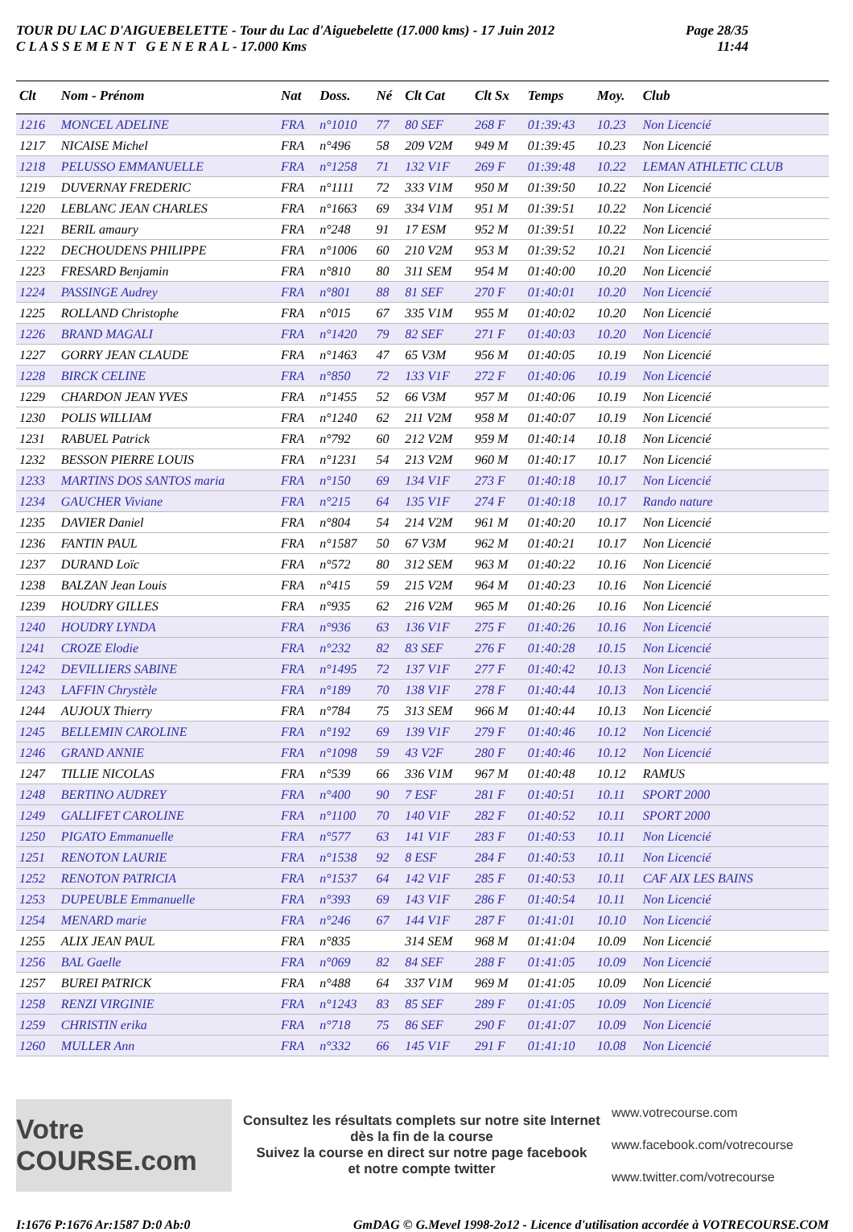TOUR DU LAC D'AIGUEBELETTE - Tour du Lac d'Aiguebelette (17.000 kms) - 17 Juin 2012
C L A S S E M E N T G E N E R A L - 17.000 Kms
Page 28/35
11:44
| Clt | Nom - Prénom | Nat | Doss. | Né | Clt Cat | Clt Sx | Temps | Moy. | Club |
| --- | --- | --- | --- | --- | --- | --- | --- | --- | --- |
| 1216 | MONCEL ADELINE | FRA | n°1010 | 77 | 80 SEF | 268 F | 01:39:43 | 10.23 | Non Licencié |
| 1217 | NICAISE Michel | FRA | n°496 | 58 | 209 V2M | 949 M | 01:39:45 | 10.23 | Non Licencié |
| 1218 | PELUSSO EMMANUELLE | FRA | n°1258 | 71 | 132 V1F | 269 F | 01:39:48 | 10.22 | LEMAN ATHLETIC CLUB |
| 1219 | DUVERNAY FREDERIC | FRA | n°1111 | 72 | 333 V1M | 950 M | 01:39:50 | 10.22 | Non Licencié |
| 1220 | LEBLANC JEAN CHARLES | FRA | n°1663 | 69 | 334 V1M | 951 M | 01:39:51 | 10.22 | Non Licencié |
| 1221 | BERIL amaury | FRA | n°248 | 91 | 17 ESM | 952 M | 01:39:51 | 10.22 | Non Licencié |
| 1222 | DECHOUDENS PHILIPPE | FRA | n°1006 | 60 | 210 V2M | 953 M | 01:39:52 | 10.21 | Non Licencié |
| 1223 | FRESARD Benjamin | FRA | n°810 | 80 | 311 SEM | 954 M | 01:40:00 | 10.20 | Non Licencié |
| 1224 | PASSINGE Audrey | FRA | n°801 | 88 | 81 SEF | 270 F | 01:40:01 | 10.20 | Non Licencié |
| 1225 | ROLLAND Christophe | FRA | n°015 | 67 | 335 V1M | 955 M | 01:40:02 | 10.20 | Non Licencié |
| 1226 | BRAND MAGALI | FRA | n°1420 | 79 | 82 SEF | 271 F | 01:40:03 | 10.20 | Non Licencié |
| 1227 | GORRY JEAN CLAUDE | FRA | n°1463 | 47 | 65 V3M | 956 M | 01:40:05 | 10.19 | Non Licencié |
| 1228 | BIRCK CELINE | FRA | n°850 | 72 | 133 V1F | 272 F | 01:40:06 | 10.19 | Non Licencié |
| 1229 | CHARDON JEAN YVES | FRA | n°1455 | 52 | 66 V3M | 957 M | 01:40:06 | 10.19 | Non Licencié |
| 1230 | POLIS WILLIAM | FRA | n°1240 | 62 | 211 V2M | 958 M | 01:40:07 | 10.19 | Non Licencié |
| 1231 | RABUEL Patrick | FRA | n°792 | 60 | 212 V2M | 959 M | 01:40:14 | 10.18 | Non Licencié |
| 1232 | BESSON PIERRE LOUIS | FRA | n°1231 | 54 | 213 V2M | 960 M | 01:40:17 | 10.17 | Non Licencié |
| 1233 | MARTINS DOS SANTOS maria | FRA | n°150 | 69 | 134 V1F | 273 F | 01:40:18 | 10.17 | Non Licencié |
| 1234 | GAUCHER Viviane | FRA | n°215 | 64 | 135 V1F | 274 F | 01:40:18 | 10.17 | Rando nature |
| 1235 | DAVIER Daniel | FRA | n°804 | 54 | 214 V2M | 961 M | 01:40:20 | 10.17 | Non Licencié |
| 1236 | FANTIN PAUL | FRA | n°1587 | 50 | 67 V3M | 962 M | 01:40:21 | 10.17 | Non Licencié |
| 1237 | DURAND Loïc | FRA | n°572 | 80 | 312 SEM | 963 M | 01:40:22 | 10.16 | Non Licencié |
| 1238 | BALZAN Jean Louis | FRA | n°415 | 59 | 215 V2M | 964 M | 01:40:23 | 10.16 | Non Licencié |
| 1239 | HOUDRY GILLES | FRA | n°935 | 62 | 216 V2M | 965 M | 01:40:26 | 10.16 | Non Licencié |
| 1240 | HOUDRY LYNDA | FRA | n°936 | 63 | 136 V1F | 275 F | 01:40:26 | 10.16 | Non Licencié |
| 1241 | CROZE Elodie | FRA | n°232 | 82 | 83 SEF | 276 F | 01:40:28 | 10.15 | Non Licencié |
| 1242 | DEVILLIERS SABINE | FRA | n°1495 | 72 | 137 V1F | 277 F | 01:40:42 | 10.13 | Non Licencié |
| 1243 | LAFFIN Chrystèle | FRA | n°189 | 70 | 138 V1F | 278 F | 01:40:44 | 10.13 | Non Licencié |
| 1244 | AUJOUX Thierry | FRA | n°784 | 75 | 313 SEM | 966 M | 01:40:44 | 10.13 | Non Licencié |
| 1245 | BELLEMIN CAROLINE | FRA | n°192 | 69 | 139 V1F | 279 F | 01:40:46 | 10.12 | Non Licencié |
| 1246 | GRAND ANNIE | FRA | n°1098 | 59 | 43 V2F | 280 F | 01:40:46 | 10.12 | Non Licencié |
| 1247 | TILLIE NICOLAS | FRA | n°539 | 66 | 336 V1M | 967 M | 01:40:48 | 10.12 | RAMUS |
| 1248 | BERTINO AUDREY | FRA | n°400 | 90 | 7 ESF | 281 F | 01:40:51 | 10.11 | SPORT 2000 |
| 1249 | GALLIFET CAROLINE | FRA | n°1100 | 70 | 140 V1F | 282 F | 01:40:52 | 10.11 | SPORT 2000 |
| 1250 | PIGATO Emmanuelle | FRA | n°577 | 63 | 141 V1F | 283 F | 01:40:53 | 10.11 | Non Licencié |
| 1251 | RENOTON LAURIE | FRA | n°1538 | 92 | 8 ESF | 284 F | 01:40:53 | 10.11 | Non Licencié |
| 1252 | RENOTON PATRICIA | FRA | n°1537 | 64 | 142 V1F | 285 F | 01:40:53 | 10.11 | CAF AIX LES BAINS |
| 1253 | DUPEUBLE Emmanuelle | FRA | n°393 | 69 | 143 V1F | 286 F | 01:40:54 | 10.11 | Non Licencié |
| 1254 | MENARD marie | FRA | n°246 | 67 | 144 V1F | 287 F | 01:41:01 | 10.10 | Non Licencié |
| 1255 | ALIX JEAN PAUL | FRA | n°835 | | 314 SEM | 968 M | 01:41:04 | 10.09 | Non Licencié |
| 1256 | BAL Gaelle | FRA | n°069 | 82 | 84 SEF | 288 F | 01:41:05 | 10.09 | Non Licencié |
| 1257 | BUREI PATRICK | FRA | n°488 | 64 | 337 V1M | 969 M | 01:41:05 | 10.09 | Non Licencié |
| 1258 | RENZI VIRGINIE | FRA | n°1243 | 83 | 85 SEF | 289 F | 01:41:05 | 10.09 | Non Licencié |
| 1259 | CHRISTIN erika | FRA | n°718 | 75 | 86 SEF | 290 F | 01:41:07 | 10.09 | Non Licencié |
| 1260 | MULLER Ann | FRA | n°332 | 66 | 145 V1F | 291 F | 01:41:10 | 10.08 | Non Licencié |
Votre COURSE.com
Consultez les résultats complets sur notre site Internet
dès la fin de la course
Suivez la course en direct sur notre page facebook
et notre compte twitter
www.votrecourse.com
www.facebook.com/votrecourse
www.twitter.com/votrecourse
I:1676 P:1676 Ar:1587 D:0 Ab:0 GmDAG © G.Mevel 1998-2o12 - Licence d'utilisation accordée à VOTRECOURSE.COM